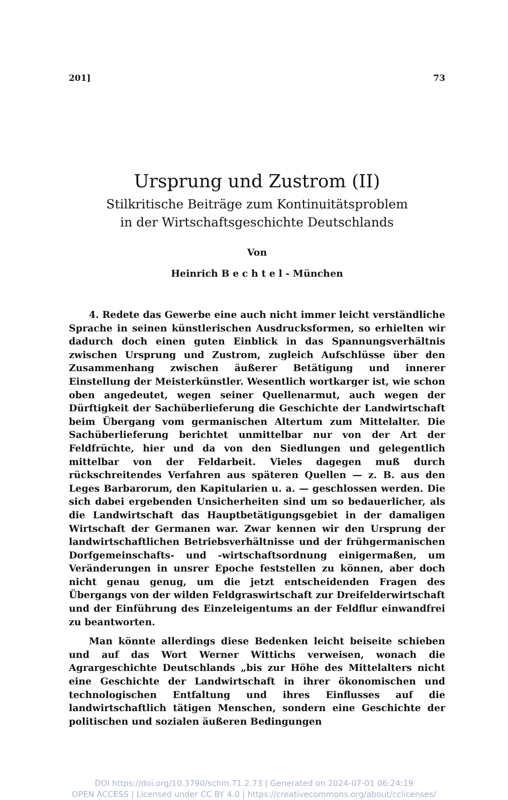201] 73
Ursprung und Zustrom (II)
Stilkritische Beiträge zum Kontinuitätsproblem
in der Wirtschaftsgeschichte Deutschlands
Von
Heinrich B e c h t e l - München
4. Redete das Gewerbe eine auch nicht immer leicht verständliche Sprache in seinen künstlerischen Ausdrucksformen, so erhielten wir dadurch doch einen guten Einblick in das Spannungsverhältnis zwischen Ursprung und Zustrom, zugleich Aufschlüsse über den Zusammenhang zwischen äußerer Betätigung und innerer Einstellung der Meisterkünstler. Wesentlich wortkarger ist, wie schon oben angedeutet, wegen seiner Quellenarmut, auch wegen der Dürftigkeit der Sachüberlieferung die Geschichte der Landwirtschaft beim Übergang vom germanischen Altertum zum Mittelalter. Die Sachüberlieferung berichtet unmittelbar nur von der Art der Feldfrüchte, hier und da von den Siedlungen und gelegentlich mittelbar von der Feldarbeit. Vieles dagegen muß durch rückschreitendes Verfahren aus späteren Quellen — z. B. aus den Leges Barbarorum, den Kapitularien u. a. — geschlossen werden. Die sich dabei ergebenden Unsicherheiten sind um so bedauerlicher, als die Landwirtschaft das Hauptbetätigungsgebiet in der damaligen Wirtschaft der Germanen war. Zwar kennen wir den Ursprung der landwirtschaftlichen Betriebsverhältnisse und der frühgermanischen Dorfgemeinschafts- und -wirtschaftsordnung einigermaßen, um Veränderungen in unsrer Epoche feststellen zu können, aber doch nicht genau genug, um die jetzt entscheidenden Fragen des Übergangs von der wilden Feldgraswirtschaft zur Dreifelderwirtschaft und der Einführung des Einzeleigentums an der Feldflur einwandfrei zu beantworten.
Man könnte allerdings diese Bedenken leicht beiseite schieben und auf das Wort Werner Wittichs verweisen, wonach die Agrargeschichte Deutschlands „bis zur Höhe des Mittelalters nicht eine Geschichte der Landwirtschaft in ihrer ökonomischen und technologischen Entfaltung und ihres Einflusses auf die landwirtschaftlich tätigen Menschen, sondern eine Geschichte der politischen und sozialen äußeren Bedingungen
DOI https://doi.org/10.3790/schm.71.2.73 | Generated on 2024-07-01 06:24:19
OPEN ACCESS | Licensed under CC BY 4.0 | https://creativecommons.org/about/cclicenses/